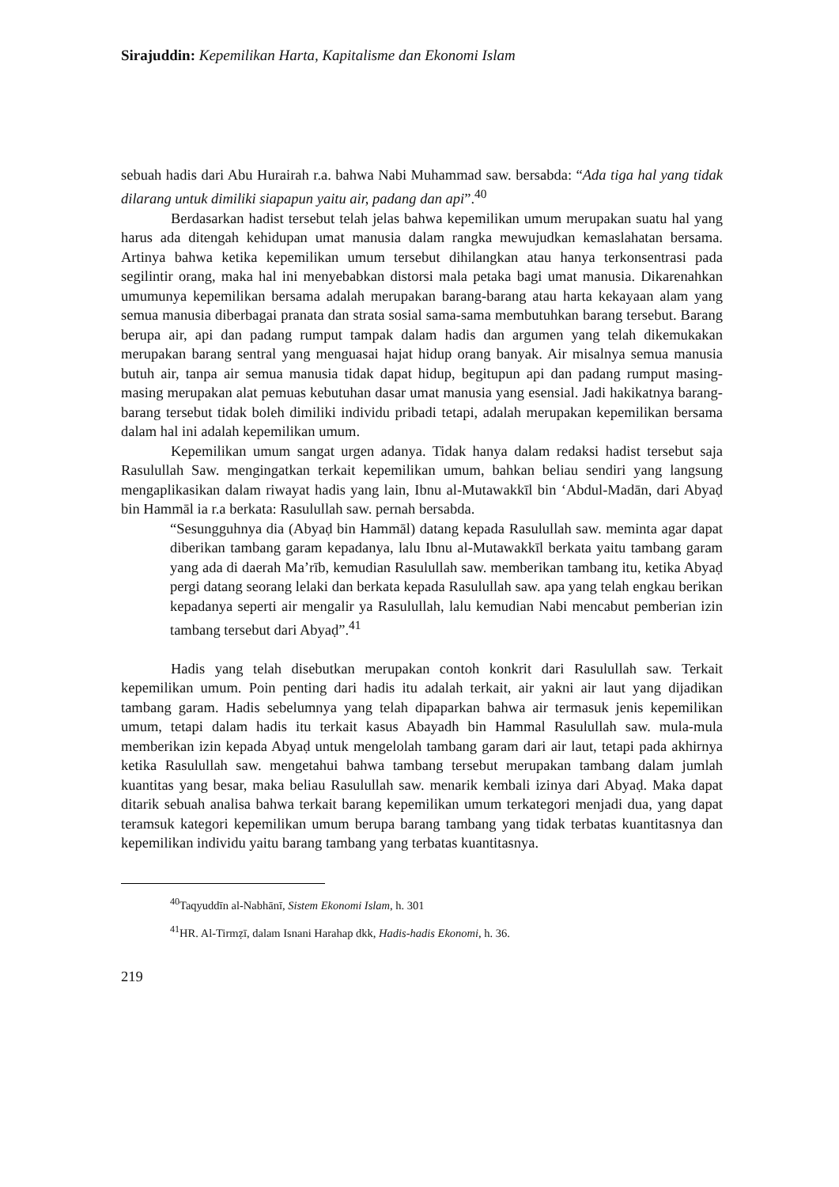Sirajuddin: Kepemilikan Harta, Kapitalisme dan Ekonomi Islam
sebuah hadis dari Abu Hurairah r.a. bahwa Nabi Muhammad saw. bersabda: “Ada tiga hal yang tidak dilarang untuk dimiliki siapapun yaitu air, padang dan api”.<sup>40</sup>
Berdasarkan hadist tersebut telah jelas bahwa kepemilikan umum merupakan suatu hal yang harus ada ditengah kehidupan umat manusia dalam rangka mewujudkan kemaslahatan bersama. Artinya bahwa ketika kepemilikan umum tersebut dihilangkan atau hanya terkonsentrasi pada segilintir orang, maka hal ini menyebabkan distorsi mala petaka bagi umat manusia. Dikarenahkan umumunya kepemilikan bersama adalah merupakan barang-barang atau harta kekayaan alam yang semua manusia diberbagai pranata dan strata sosial sama-sama membutuhkan barang tersebut. Barang berupa air, api dan padang rumput tampak dalam hadis dan argumen yang telah dikemukakan merupakan barang sentral yang menguasai hajat hidup orang banyak. Air misalnya semua manusia butuh air, tanpa air semua manusia tidak dapat hidup, begitupun api dan padang rumput masing-masing merupakan alat pemuas kebutuhan dasar umat manusia yang esensial. Jadi hakikatnya barang-barang tersebut tidak boleh dimiliki individu pribadi tetapi, adalah merupakan kepemilikan bersama dalam hal ini adalah kepemilikan umum.
Kepemilikan umum sangat urgen adanya. Tidak hanya dalam redaksi hadist tersebut saja Rasulullah Saw. mengingatkan terkait kepemilikan umum, bahkan beliau sendiri yang langsung mengaplikasikan dalam riwayat hadis yang lain, Ibnu al-Mutawakkīl bin ‘Abdul-Madān, dari Abyaḍ bin Hammāl ia r.a berkata: Rasulullah saw. pernah bersabda.
“Sesungguhnya dia (Abyaḍ bin Hammāl) datang kepada Rasulullah saw. meminta agar dapat diberikan tambang garam kepadanya, lalu Ibnu al-Mutawakkīl berkata yaitu tambang garam yang ada di daerah Ma’rīb, kemudian Rasulullah saw. memberikan tambang itu, ketika Abyaḍ pergi datang seorang lelaki dan berkata kepada Rasulullah saw. apa yang telah engkau berikan kepadanya seperti air mengalir ya Rasulullah, lalu kemudian Nabi mencabut pemberian izin tambang tersebut dari Abyaḍ”.<sup>41</sup>
Hadis yang telah disebutkan merupakan contoh konkrit dari Rasulullah saw. Terkait kepemilikan umum. Poin penting dari hadis itu adalah terkait, air yakni air laut yang dijadikan tambang garam. Hadis sebelumnya yang telah dipaparkan bahwa air termasuk jenis kepemilikan umum, tetapi dalam hadis itu terkait kasus Abayadh bin Hammal Rasulullah saw. mula-mula memberikan izin kepada Abyaḍ untuk mengelolah tambang garam dari air laut, tetapi pada akhirnya ketika Rasulullah saw. mengetahui bahwa tambang tersebut merupakan tambang dalam jumlah kuantitas yang besar, maka beliau Rasulullah saw. menarik kembali izinya dari Abyaḍ. Maka dapat ditarik sebuah analisa bahwa terkait barang kepemilikan umum terkategori menjadi dua, yang dapat teramsuk kategori kepemilikan umum berupa barang tambang yang tidak terbatas kuantitasnya dan kepemilikan individu yaitu barang tambang yang terbatas kuantitasnya.
<sup>40</sup> Taqyuddīn al-Nabhānī, Sistem Ekonomi Islam, h. 301
<sup>41</sup>HR. Al-Tirmẓī, dalam Isnani Harahap dkk, Hadis-hadis Ekonomi, h. 36.
219